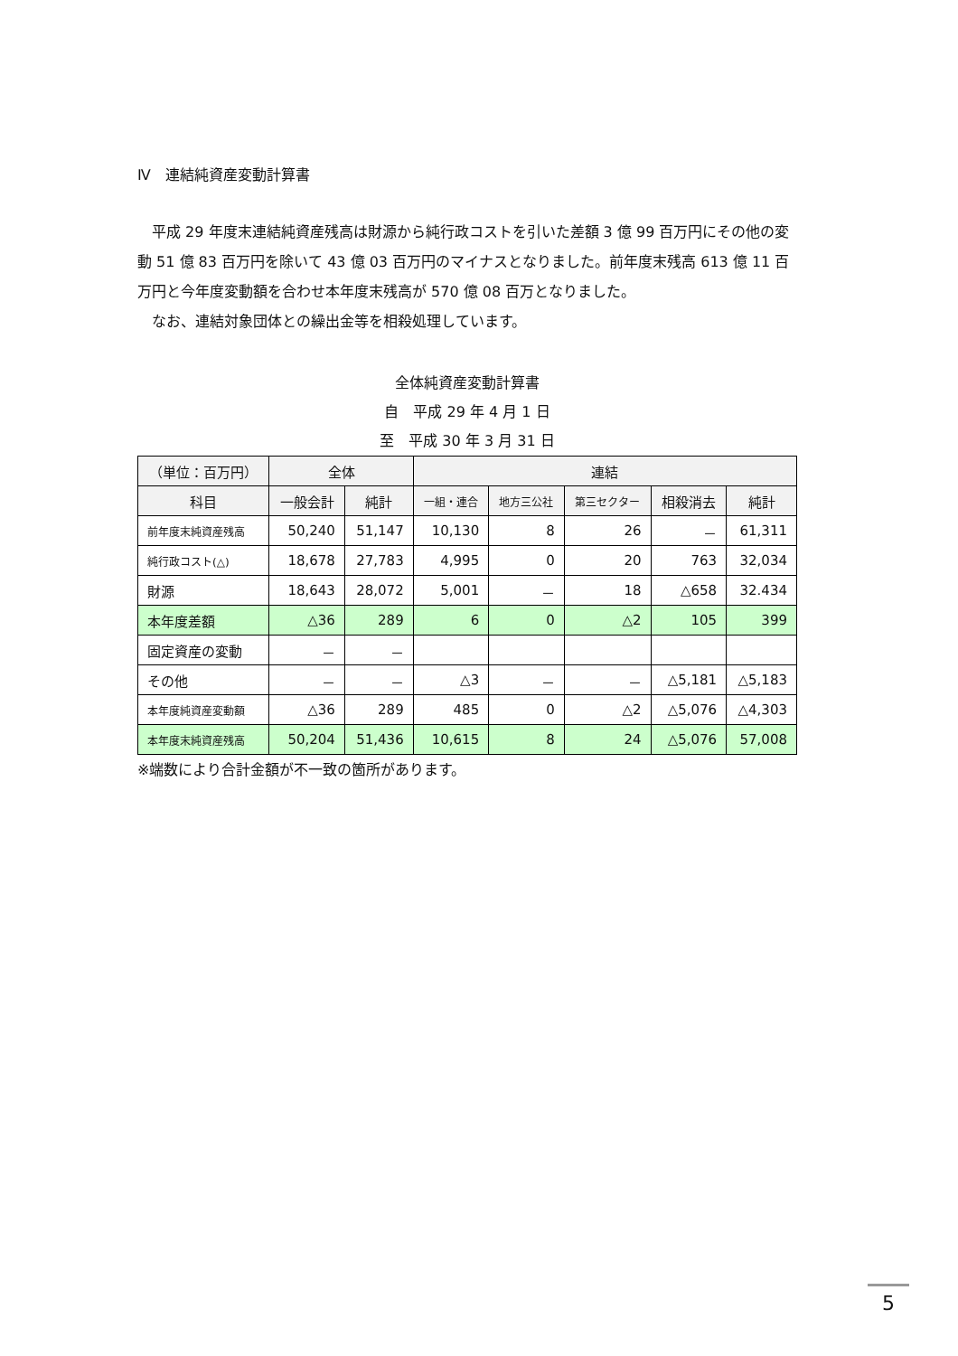Ⅳ　連結純資産変動計算書
　平成 29 年度末連結純資産残高は財源から純行政コストを引いた差額 3 億 99 百万円にその他の変動 51 億 83 百万円を除いて 43 億 03 百万円のマイナスとなりました。前年度末残高 613 億 11 百万円と今年度変動額を合わせ本年度末残高が 570 億 08 百万となりました。
　なお、連結対象団体との繰出金等を相殺処理しています。
全体純資産変動計算書
自　平成 29 年 4 月 1 日
至　平成 30 年 3 月 31 日
| （単位：百万円） | 全体 | | 連結 | | | | |
| --- | --- | --- | --- | --- | --- | --- | --- |
| 科目 | 一般会計 | 純計 | 一組・連合 | 地方三公社 | 第三セクター | 相殺消去 | 純計 |
| 前年度末純資産残高 | 50,240 | 51,147 | 10,130 | 8 | 26 | － | 61,311 |
| 純行政コスト(△) | 18,678 | 27,783 | 4,995 | 0 | 20 | 763 | 32,034 |
| 財源 | 18,643 | 28,072 | 5,001 | － | 18 | △658 | 32.434 |
| 本年度差額 | △36 | 289 | 6 | 0 | △2 | 105 | 399 |
| 固定資産の変動 | － | － | | | | | |
| その他 | － | － | △3 | － | － | △5,181 | △5,183 |
| 本年度純資産変動額 | △36 | 289 | 485 | 0 | △2 | △5,076 | △4,303 |
| 本年度末純資産残高 | 50,204 | 51,436 | 10,615 | 8 | 24 | △5,076 | 57,008 |
※端数により合計金額が不一致の箇所があります。
5